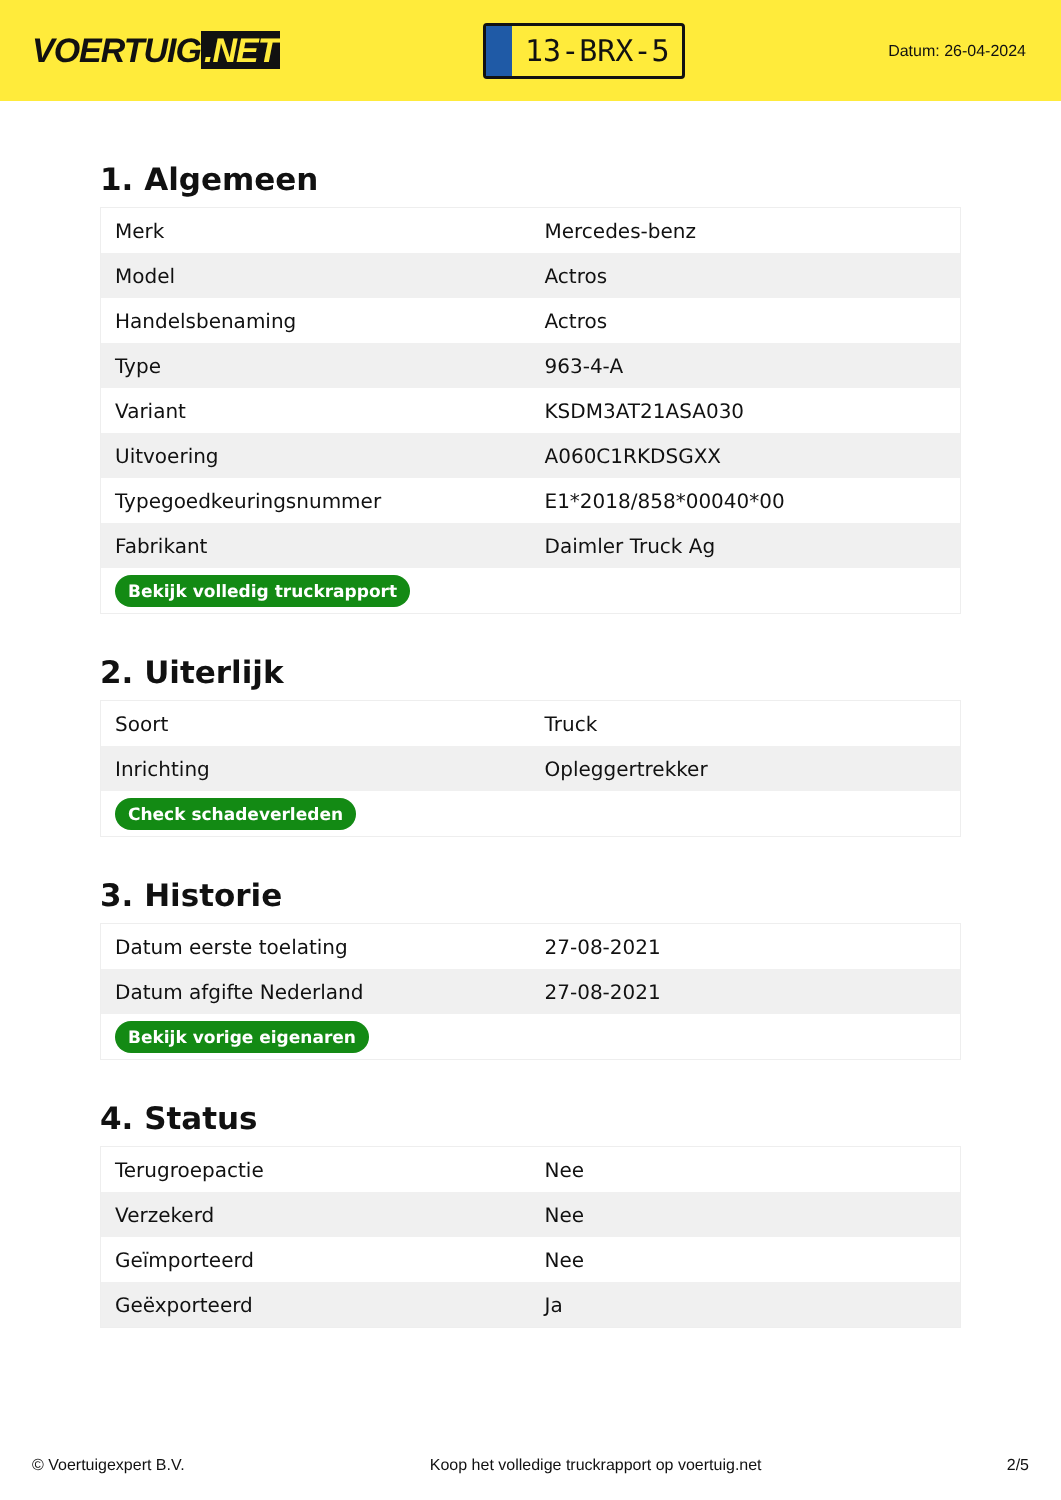VOERTUIG.NET
13-BRX-5
Datum: 26-04-2024
1. Algemeen
| Merk | Mercedes-benz |
| Model | Actros |
| Handelsbenaming | Actros |
| Type | 963-4-A |
| Variant | KSDM3AT21ASA030 |
| Uitvoering | A060C1RKDSGXX |
| Typegoedkeuringsnummer | E1*2018/858*00040*00 |
| Fabrikant | Daimler Truck Ag |
| Bekijk volledig truckrapport | |
2. Uiterlijk
| Soort | Truck |
| Inrichting | Opleggertrekker |
| Check schadeverleden | |
3. Historie
| Datum eerste toelating | 27-08-2021 |
| Datum afgifte Nederland | 27-08-2021 |
| Bekijk vorige eigenaren | |
4. Status
| Terugroepactie | Nee |
| Verzekerd | Nee |
| Geïmporteerd | Nee |
| Geëxporteerd | Ja |
© Voertuigexpert B.V. Koop het volledige truckrapport op voertuig.net 2/5